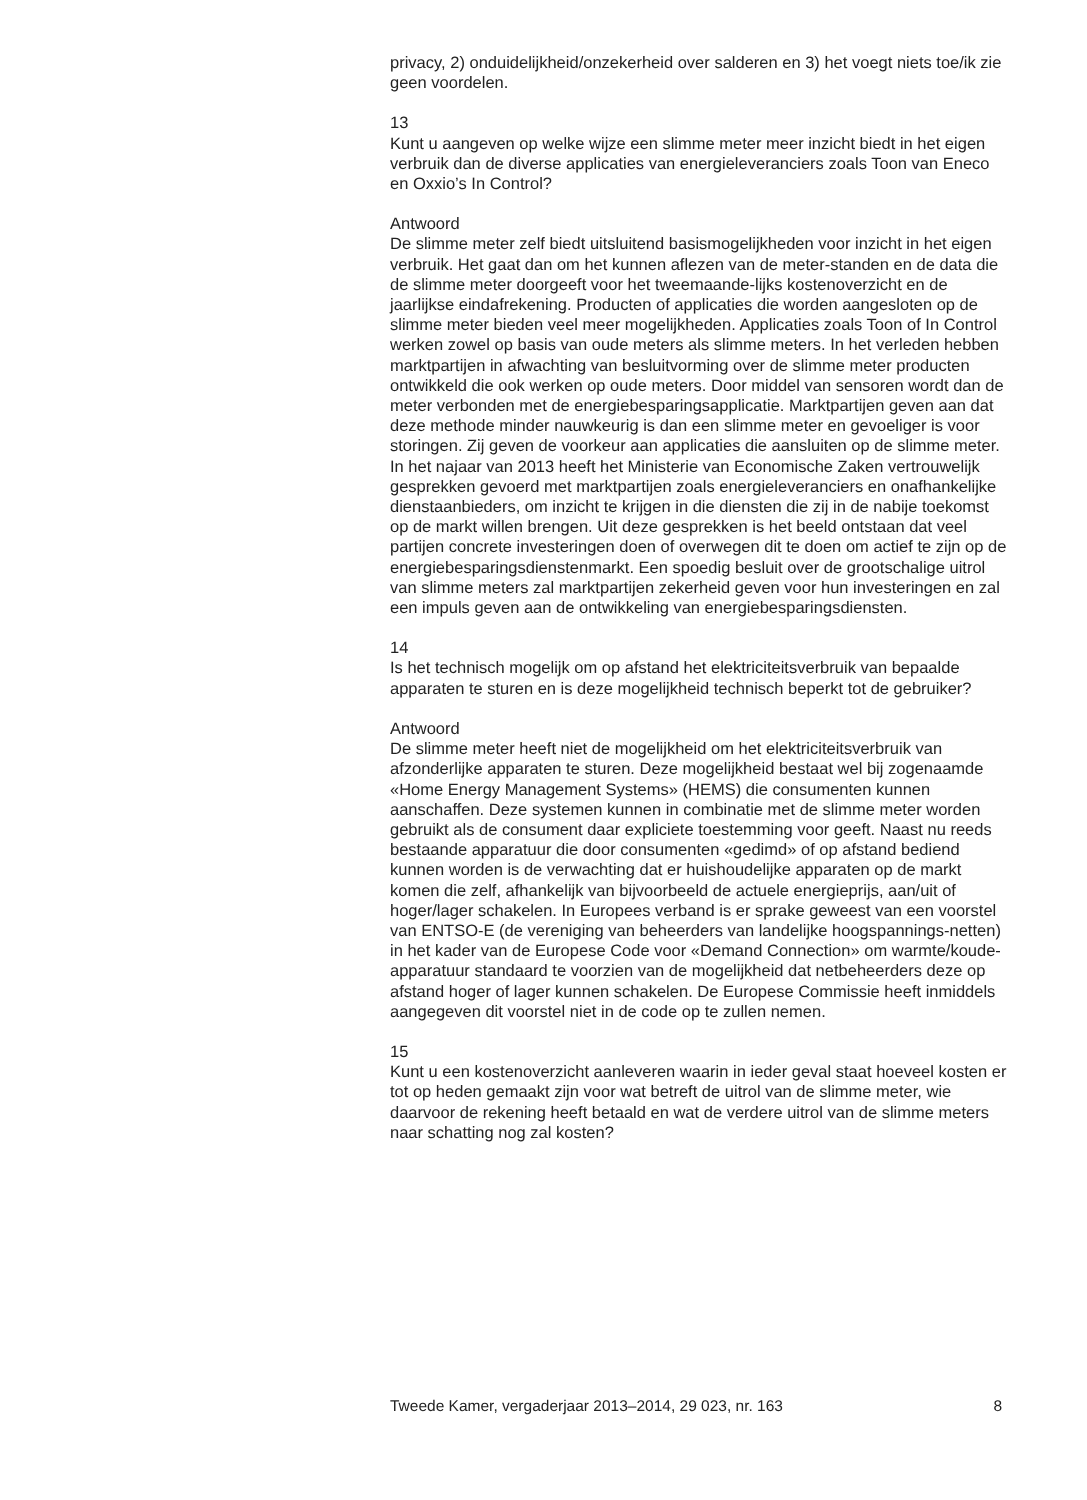privacy, 2) onduidelijkheid/onzekerheid over salderen en 3) het voegt niets toe/ik zie geen voordelen.
13
Kunt u aangeven op welke wijze een slimme meter meer inzicht biedt in het eigen verbruik dan de diverse applicaties van energieleveranciers zoals Toon van Eneco en Oxxio’s In Control?
Antwoord
De slimme meter zelf biedt uitsluitend basismogelijkheden voor inzicht in het eigen verbruik. Het gaat dan om het kunnen aflezen van de meter-standen en de data die de slimme meter doorgeeft voor het tweemaande-lijks kostenoverzicht en de jaarlijkse eindafrekening. Producten of applicaties die worden aangesloten op de slimme meter bieden veel meer mogelijkheden. Applicaties zoals Toon of In Control werken zowel op basis van oude meters als slimme meters. In het verleden hebben marktpartijen in afwachting van besluitvorming over de slimme meter producten ontwikkeld die ook werken op oude meters. Door middel van sensoren wordt dan de meter verbonden met de energiebesparingsapplicatie. Marktpartijen geven aan dat deze methode minder nauwkeurig is dan een slimme meter en gevoeliger is voor storingen. Zij geven de voorkeur aan applicaties die aansluiten op de slimme meter. In het najaar van 2013 heeft het Ministerie van Economische Zaken vertrouwelijk gesprekken gevoerd met marktpartijen zoals energieleveranciers en onafhankelijke dienstaanbieders, om inzicht te krijgen in die diensten die zij in de nabije toekomst op de markt willen brengen. Uit deze gesprekken is het beeld ontstaan dat veel partijen concrete investeringen doen of overwegen dit te doen om actief te zijn op de energiebesparingsdienstenmarkt. Een spoedig besluit over de grootschalige uitrol van slimme meters zal marktpartijen zekerheid geven voor hun investeringen en zal een impuls geven aan de ontwikkeling van energiebesparingsdiensten.
14
Is het technisch mogelijk om op afstand het elektriciteitsverbruik van bepaalde apparaten te sturen en is deze mogelijkheid technisch beperkt tot de gebruiker?
Antwoord
De slimme meter heeft niet de mogelijkheid om het elektriciteitsverbruik van afzonderlijke apparaten te sturen. Deze mogelijkheid bestaat wel bij zogenaamde «Home Energy Management Systems» (HEMS) die consumenten kunnen aanschaffen. Deze systemen kunnen in combinatie met de slimme meter worden gebruikt als de consument daar expliciete toestemming voor geeft. Naast nu reeds bestaande apparatuur die door consumenten «gedimd» of op afstand bediend kunnen worden is de verwachting dat er huishoudelijke apparaten op de markt komen die zelf, afhankelijk van bijvoorbeeld de actuele energieprijs, aan/uit of hoger/lager schakelen. In Europees verband is er sprake geweest van een voorstel van ENTSO-E (de vereniging van beheerders van landelijke hoogspannings-netten) in het kader van de Europese Code voor «Demand Connection» om warmte/koude-apparatuur standaard te voorzien van de mogelijkheid dat netbeheerders deze op afstand hoger of lager kunnen schakelen. De Europese Commissie heeft inmiddels aangegeven dit voorstel niet in de code op te zullen nemen.
15
Kunt u een kostenoverzicht aanleveren waarin in ieder geval staat hoeveel kosten er tot op heden gemaakt zijn voor wat betreft de uitrol van de slimme meter, wie daarvoor de rekening heeft betaald en wat de verdere uitrol van de slimme meters naar schatting nog zal kosten?
Tweede Kamer, vergaderjaar 2013–2014, 29 023, nr. 163 8